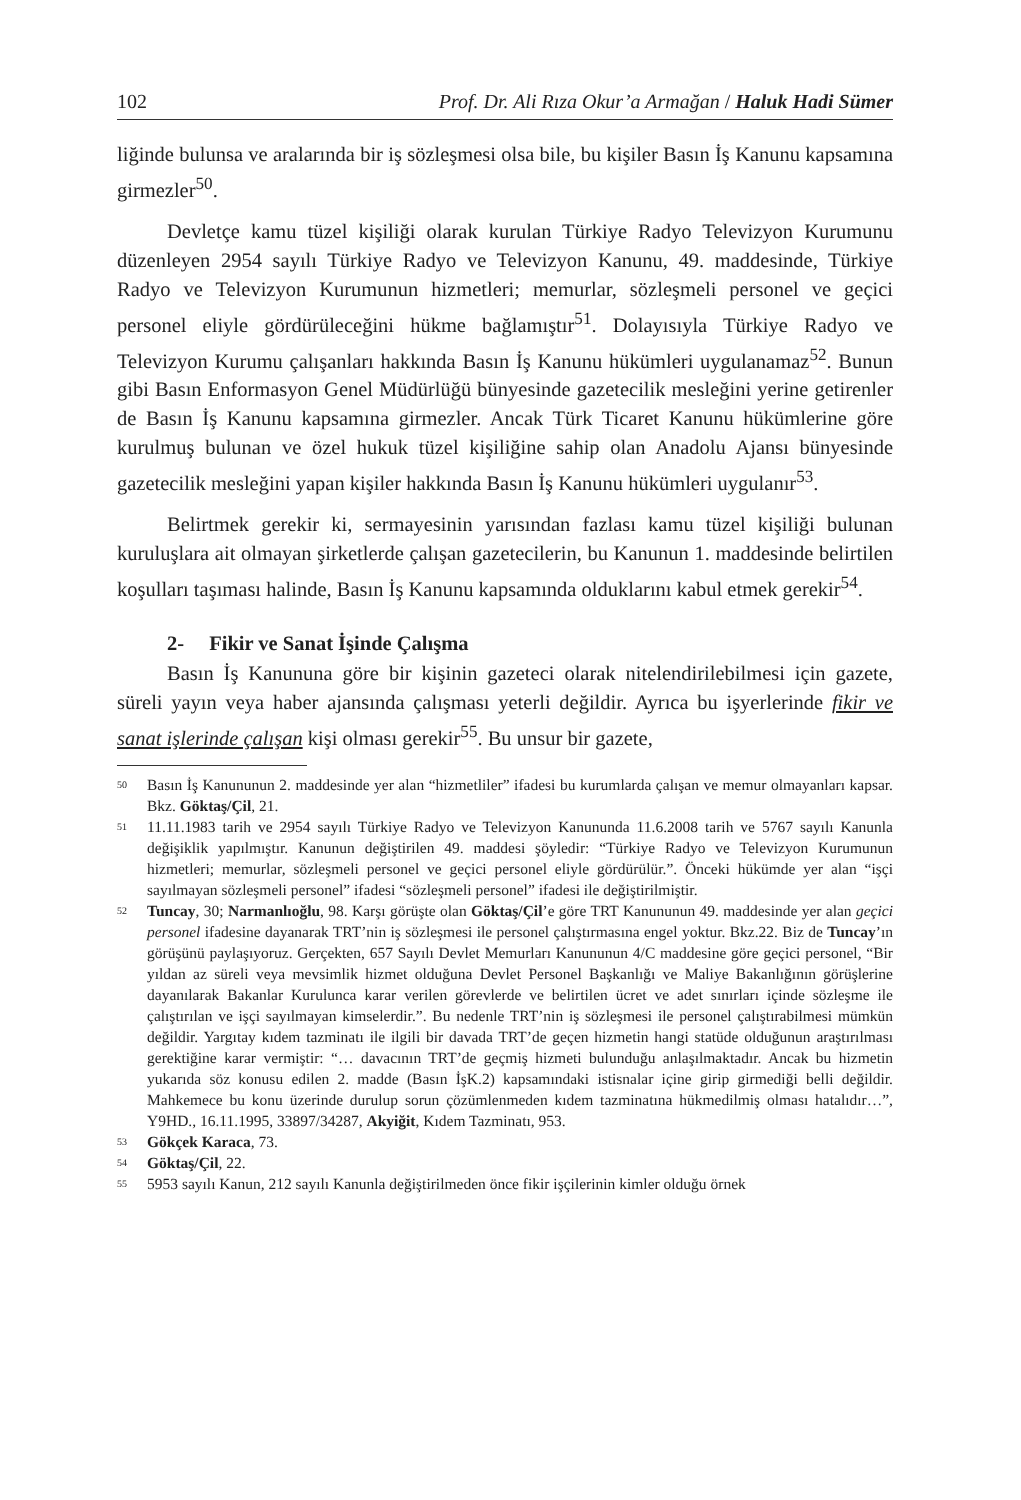102 Prof. Dr. Ali Rıza Okur’a Armağan / Haluk Hadi Sümer
liğinde bulunsa ve aralarında bir iş sözleşmesi olsa bile, bu kişiler Basın İş Kanunu kapsamına girmezler<sup>50</sup>.
Devletçe kamu tüzel kişiliği olarak kurulan Türkiye Radyo Televizyon Kurumunu düzenleyen 2954 sayılı Türkiye Radyo ve Televizyon Kanunu, 49. maddesinde, Türkiye Radyo ve Televizyon Kurumunun hizmetleri; memurlar, sözleşmeli personel ve geçici personel eliyle gördürüleceğini hükme bağlamıştır<sup>51</sup>. Dolayısıyla Türkiye Radyo ve Televizyon Kurumu çalışanları hakkında Basın İş Kanunu hükümleri uygulanamaz<sup>52</sup>. Bunun gibi Basın Enformasyon Genel Müdürlüğü bünyesinde gazetecilik mesleğini yerine getirenler de Basın İş Kanunu kapsamına girmezler. Ancak Türk Ticaret Kanunu hükümlerine göre kurulmuş bulunan ve özel hukuk tüzel kişiliğine sahip olan Anadolu Ajansı bünyesinde gazetecilik mesleğini yapan kişiler hakkında Basın İş Kanunu hükümleri uygulanır<sup>53</sup>.
Belirtmek gerekir ki, sermayesinin yarısından fazlası kamu tüzel kişiliği bulunan kuruluşlara ait olmayan şirketlerde çalışan gazetecilerin, bu Kanunun 1. maddesinde belirtilen koşulları taşıması halinde, Basın İş Kanunu kapsamında olduklarını kabul etmek gerekir<sup>54</sup>.
2- Fikir ve Sanat İşinde Çalışma
Basın İş Kanununa göre bir kişinin gazeteci olarak nitelendirilebilmesi için gazete, süreli yayın veya haber ajansında çalışması yeterli değildir. Ayrıca bu işyerlerinde fikir ve sanat işlerinde çalışan kişi olması gerekir<sup>55</sup>. Bu unsur bir gazete,
<sup>50</sup> Basın İş Kanununun 2. maddesinde yer alan “hizmetliler” ifadesi bu kurumlarda çalışan ve memur olmayanları kapsar. Bkz. Göktaş/Çil, 21.
<sup>51</sup> 11.11.1983 tarih ve 2954 sayılı Türkiye Radyo ve Televizyon Kanununda 11.6.2008 tarih ve 5767 sayılı Kanunla değişiklik yapılmıştır. Kanunun değiştirilen 49. maddesi şöyledir: “Türkiye Radyo ve Televizyon Kurumunun hizmetleri; memurlar, sözleşmeli personel ve geçici personel eliyle gördürülür.”. Önceki hükümde yer alan “işçi sayılmayan sözleşmeli personel” ifadesi “sözleşmeli personel” ifadesi ile değiştirilmiştir.
<sup>52</sup> Tuncay, 30; Narmanlıoğlu, 98. Karşı görüşte olan Göktaş/Çil’e göre TRT Kanununun 49. maddesinde yer alan geçici personel ifadesine dayanarak TRT’nin iş sözleşmesi ile personel çalıştırmasına engel yoktur. Bkz.22. Biz de Tuncay’ın görüşünü paylaşıyoruz. Gerçekten, 657 Sayılı Devlet Memurları Kanununun 4/C maddesine göre geçici personel, “Bir yıldan az süreli veya mevsimlik hizmet olduğuna Devlet Personel Başkanlığı ve Maliye Bakanlığının görüşlerine dayanılarak Bakanlar Kurulunca karar verilen görevlerde ve belirtilen ücret ve adet sınırları içinde sözleşme ile çalıştırılan ve işçi sayılmayan kimselerdir.”. Bu nedenle TRT’nin iş sözleşmesi ile personel çalıştırabilmesi mümkün değildir. Yargıtay kıdem tazminatı ile ilgili bir davada TRT’de geçen hizmetin hangi statüde olduğunun araştırılması gerektiğine karar vermiştir: “… davacının TRT’de geçmiş hizmeti bulunduğu anlaşılmaktadır. Ancak bu hizmetin yukarıda söz konusu edilen 2. madde (Basın İşK.2) kapsamındaki istisnalar içine girip girmediği belli değildir. Mahkemece bu konu üzerinde durulup sorun çözümlenmeden kıdem tazminatına hükmedilmiş olması hatalıdır…”, Y9HD., 16.11.1995, 33897/34287, Akyiğit, Kıdem Tazminatı, 953.
<sup>53</sup> Gökçek Karaca, 73.
<sup>54</sup> Göktaş/Çil, 22.
<sup>55</sup> 5953 sayılı Kanun, 212 sayılı Kanunla değiştirilmeden önce fikir işçilerinin kimler olduğu örnek